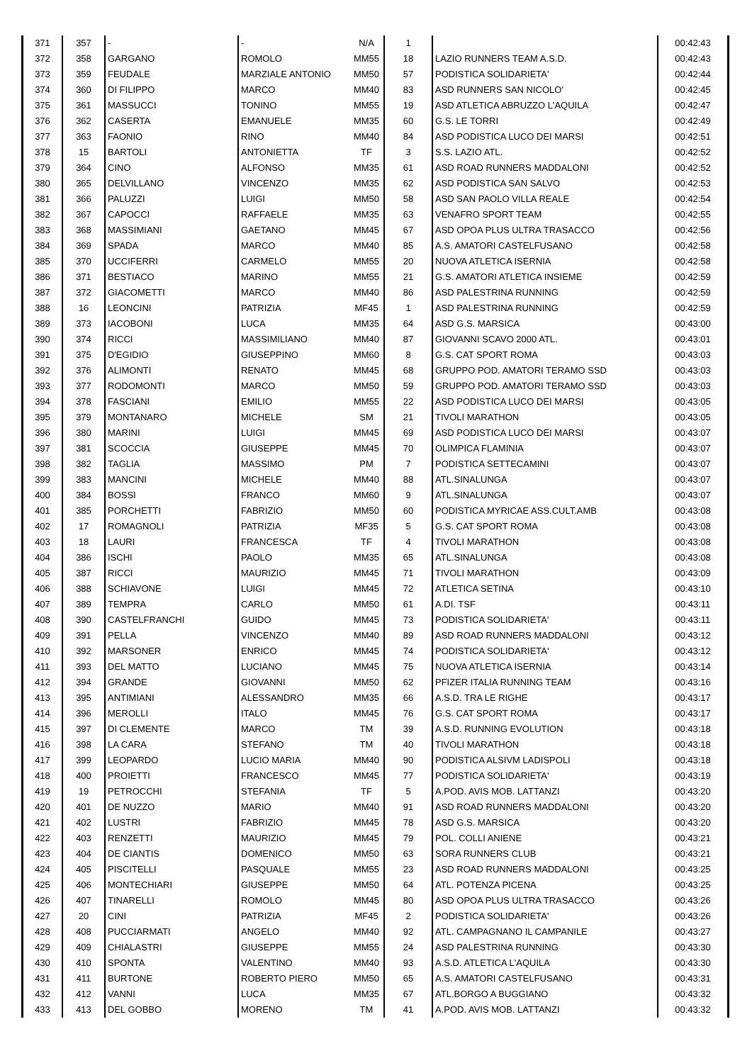| 371 | 357 | - | - | N/A | 1 | | 00:42:43 |
| 372 | 358 | GARGANO | ROMOLO | MM55 | 18 | LAZIO RUNNERS TEAM A.S.D. | 00:42:43 |
| 373 | 359 | FEUDALE | MARZIALE ANTONIO | MM50 | 57 | PODISTICA SOLIDARIETA' | 00:42:44 |
| 374 | 360 | DI FILIPPO | MARCO | MM40 | 83 | ASD RUNNERS SAN NICOLO' | 00:42:45 |
| 375 | 361 | MASSUCCI | TONINO | MM55 | 19 | ASD ATLETICA ABRUZZO L'AQUILA | 00:42:47 |
| 376 | 362 | CASERTA | EMANUELE | MM35 | 60 | G.S. LE TORRI | 00:42:49 |
| 377 | 363 | FAONIO | RINO | MM40 | 84 | ASD PODISTICA LUCO DEI MARSI | 00:42:51 |
| 378 | 15 | BARTOLI | ANTONIETTA | TF | 3 | S.S. LAZIO ATL. | 00:42:52 |
| 379 | 364 | CINO | ALFONSO | MM35 | 61 | ASD ROAD RUNNERS MADDALONI | 00:42:52 |
| 380 | 365 | DELVILLANO | VINCENZO | MM35 | 62 | ASD PODISTICA SAN SALVO | 00:42:53 |
| 381 | 366 | PALUZZI | LUIGI | MM50 | 58 | ASD SAN PAOLO VILLA REALE | 00:42:54 |
| 382 | 367 | CAPOCCI | RAFFAELE | MM35 | 63 | VENAFRO SPORT TEAM | 00:42:55 |
| 383 | 368 | MASSIMIANI | GAETANO | MM45 | 67 | ASD OPOA PLUS ULTRA TRASACCO | 00:42:56 |
| 384 | 369 | SPADA | MARCO | MM40 | 85 | A.S. AMATORI CASTELFUSANO | 00:42:58 |
| 385 | 370 | UCCIFERRI | CARMELO | MM55 | 20 | NUOVA ATLETICA ISERNIA | 00:42:58 |
| 386 | 371 | BESTIACO | MARINO | MM55 | 21 | G.S. AMATORI ATLETICA INSIEME | 00:42:59 |
| 387 | 372 | GIACOMETTI | MARCO | MM40 | 86 | ASD PALESTRINA RUNNING | 00:42:59 |
| 388 | 16 | LEONCINI | PATRIZIA | MF45 | 1 | ASD PALESTRINA RUNNING | 00:42:59 |
| 389 | 373 | IACOBONI | LUCA | MM35 | 64 | ASD G.S. MARSICA | 00:43:00 |
| 390 | 374 | RICCI | MASSIMILIANO | MM40 | 87 | GIOVANNI SCAVO 2000 ATL. | 00:43:01 |
| 391 | 375 | D'EGIDIO | GIUSEPPINO | MM60 | 8 | G.S. CAT SPORT ROMA | 00:43:03 |
| 392 | 376 | ALIMONTI | RENATO | MM45 | 68 | GRUPPO POD. AMATORI TERAMO SSD | 00:43:03 |
| 393 | 377 | RODOMONTI | MARCO | MM50 | 59 | GRUPPO POD. AMATORI TERAMO SSD | 00:43:03 |
| 394 | 378 | FASCIANI | EMILIO | MM55 | 22 | ASD PODISTICA LUCO DEI MARSI | 00:43:05 |
| 395 | 379 | MONTANARO | MICHELE | SM | 21 | TIVOLI MARATHON | 00:43:05 |
| 396 | 380 | MARINI | LUIGI | MM45 | 69 | ASD PODISTICA LUCO DEI MARSI | 00:43:07 |
| 397 | 381 | SCOCCIA | GIUSEPPE | MM45 | 70 | OLIMPICA FLAMINIA | 00:43:07 |
| 398 | 382 | TAGLIA | MASSIMO | PM | 7 | PODISTICA SETTECAMINI | 00:43:07 |
| 399 | 383 | MANCINI | MICHELE | MM40 | 88 | ATL.SINALUNGA | 00:43:07 |
| 400 | 384 | BOSSI | FRANCO | MM60 | 9 | ATL.SINALUNGA | 00:43:07 |
| 401 | 385 | PORCHETTI | FABRIZIO | MM50 | 60 | PODISTICA MYRICAE ASS.CULT.AMB | 00:43:08 |
| 402 | 17 | ROMAGNOLI | PATRIZIA | MF35 | 5 | G.S. CAT SPORT ROMA | 00:43:08 |
| 403 | 18 | LAURI | FRANCESCA | TF | 4 | TIVOLI MARATHON | 00:43:08 |
| 404 | 386 | ISCHI | PAOLO | MM35 | 65 | ATL.SINALUNGA | 00:43:08 |
| 405 | 387 | RICCI | MAURIZIO | MM45 | 71 | TIVOLI MARATHON | 00:43:09 |
| 406 | 388 | SCHIAVONE | LUIGI | MM45 | 72 | ATLETICA SETINA | 00:43:10 |
| 407 | 389 | TEMPRA | CARLO | MM50 | 61 | A.DI. TSF | 00:43:11 |
| 408 | 390 | CASTELFRANCHI | GUIDO | MM45 | 73 | PODISTICA SOLIDARIETA' | 00:43:11 |
| 409 | 391 | PELLA | VINCENZO | MM40 | 89 | ASD ROAD RUNNERS MADDALONI | 00:43:12 |
| 410 | 392 | MARSONER | ENRICO | MM45 | 74 | PODISTICA SOLIDARIETA' | 00:43:12 |
| 411 | 393 | DEL MATTO | LUCIANO | MM45 | 75 | NUOVA ATLETICA ISERNIA | 00:43:14 |
| 412 | 394 | GRANDE | GIOVANNI | MM50 | 62 | PFIZER ITALIA RUNNING TEAM | 00:43:16 |
| 413 | 395 | ANTIMIANI | ALESSANDRO | MM35 | 66 | A.S.D. TRA LE RIGHE | 00:43:17 |
| 414 | 396 | MEROLLI | ITALO | MM45 | 76 | G.S. CAT SPORT ROMA | 00:43:17 |
| 415 | 397 | DI CLEMENTE | MARCO | TM | 39 | A.S.D. RUNNING EVOLUTION | 00:43:18 |
| 416 | 398 | LA CARA | STEFANO | TM | 40 | TIVOLI MARATHON | 00:43:18 |
| 417 | 399 | LEOPARDO | LUCIO MARIA | MM40 | 90 | PODISTICA ALSIVM LADISPOLI | 00:43:18 |
| 418 | 400 | PROIETTI | FRANCESCO | MM45 | 77 | PODISTICA SOLIDARIETA' | 00:43:19 |
| 419 | 19 | PETROCCHI | STEFANIA | TF | 5 | A.POD. AVIS MOB. LATTANZI | 00:43:20 |
| 420 | 401 | DE NUZZO | MARIO | MM40 | 91 | ASD ROAD RUNNERS MADDALONI | 00:43:20 |
| 421 | 402 | LUSTRI | FABRIZIO | MM45 | 78 | ASD G.S. MARSICA | 00:43:20 |
| 422 | 403 | RENZETTI | MAURIZIO | MM45 | 79 | POL. COLLI ANIENE | 00:43:21 |
| 423 | 404 | DE CIANTIS | DOMENICO | MM50 | 63 | SORA RUNNERS CLUB | 00:43:21 |
| 424 | 405 | PISCITELLI | PASQUALE | MM55 | 23 | ASD ROAD RUNNERS MADDALONI | 00:43:25 |
| 425 | 406 | MONTECHIARI | GIUSEPPE | MM50 | 64 | ATL. POTENZA PICENA | 00:43:25 |
| 426 | 407 | TINARELLI | ROMOLO | MM45 | 80 | ASD OPOA PLUS ULTRA TRASACCO | 00:43:26 |
| 427 | 20 | CINI | PATRIZIA | MF45 | 2 | PODISTICA SOLIDARIETA' | 00:43:26 |
| 428 | 408 | PUCCIARMATI | ANGELO | MM40 | 92 | ATL. CAMPAGNANO IL CAMPANILE | 00:43:27 |
| 429 | 409 | CHIALASTRI | GIUSEPPE | MM55 | 24 | ASD PALESTRINA RUNNING | 00:43:30 |
| 430 | 410 | SPONTA | VALENTINO | MM40 | 93 | A.S.D. ATLETICA L'AQUILA | 00:43:30 |
| 431 | 411 | BURTONE | ROBERTO PIERO | MM50 | 65 | A.S. AMATORI CASTELFUSANO | 00:43:31 |
| 432 | 412 | VANNI | LUCA | MM35 | 67 | ATL.BORGO A BUGGIANO | 00:43:32 |
| 433 | 413 | DEL GOBBO | MORENO | TM | 41 | A.POD. AVIS MOB. LATTANZI | 00:43:32 |